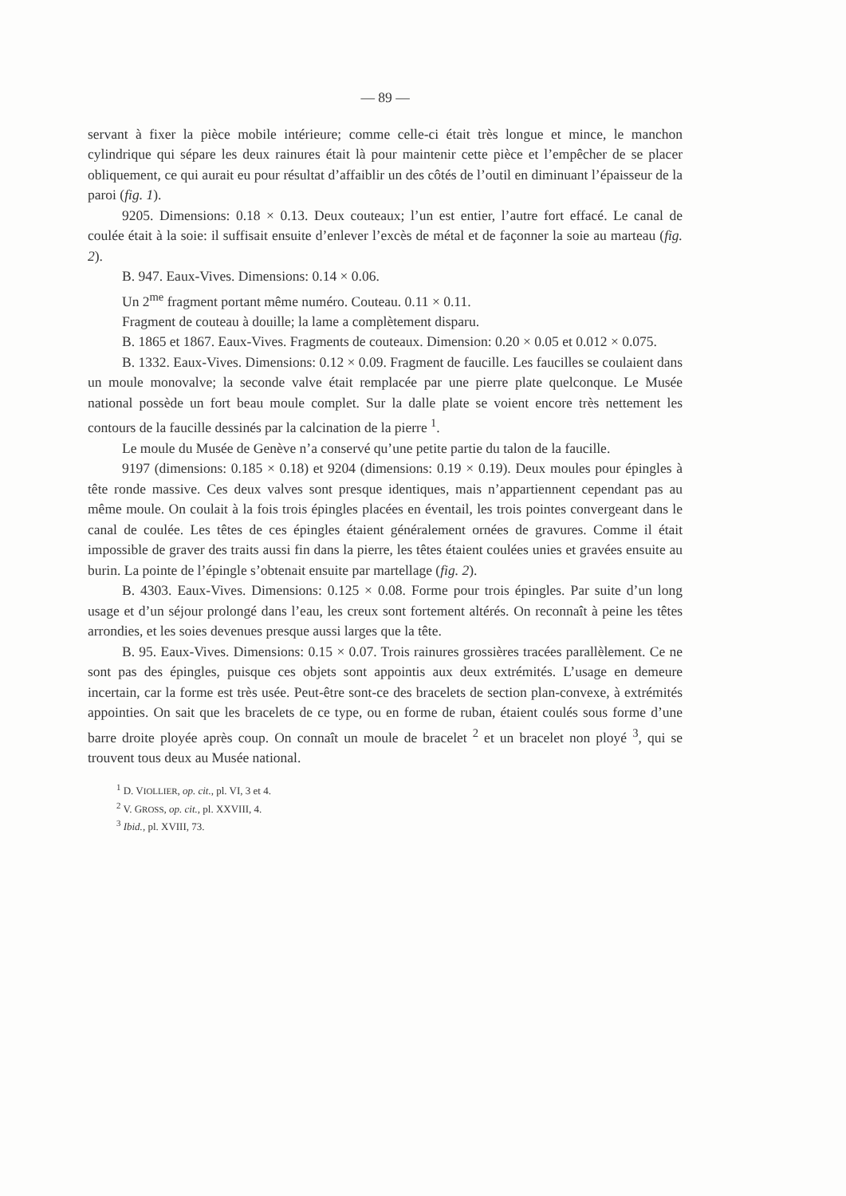— 89 —
servant à fixer la pièce mobile intérieure; comme celle-ci était très longue et mince, le manchon cylindrique qui sépare les deux rainures était là pour maintenir cette pièce et l’empêcher de se placer obliquement, ce qui aurait eu pour résultat d’affaiblir un des côtés de l’outil en diminuant l’épaisseur de la paroi (fig. 1).
9205. Dimensions: 0.18 × 0.13. Deux couteaux; l’un est entier, l’autre fort effacé. Le canal de coulée était à la soie: il suffisait ensuite d’enlever l’excès de métal et de façonner la soie au marteau (fig. 2).
B. 947. Eaux-Vives. Dimensions: 0.14 × 0.06.
Un 2<sup>me</sup> fragment portant même numéro. Couteau. 0.11 × 0.11.
Fragment de couteau à douille; la lame a complètement disparu.
B. 1865 et 1867. Eaux-Vives. Fragments de couteaux. Dimension: 0.20 × 0.05 et 0.012 × 0.075.
B. 1332. Eaux-Vives. Dimensions: 0.12 × 0.09. Fragment de faucille. Les faucilles se coulaient dans un moule monovalve; la seconde valve était remplacée par une pierre plate quelconque. Le Musée national possède un fort beau moule complet. Sur la dalle plate se voient encore très nettement les contours de la faucille dessinés par la calcination de la pierre <sup>1</sup>.
Le moule du Musée de Genève n’a conservé qu’une petite partie du talon de la faucille.
9197 (dimensions: 0.185 × 0.18) et 9204 (dimensions: 0.19 × 0.19). Deux moules pour épingles à tête ronde massive. Ces deux valves sont presque identiques, mais n’appartiennent cependant pas au même moule. On coulait à la fois trois épingles placées en éventail, les trois pointes convergeant dans le canal de coulée. Les têtes de ces épingles étaient généralement ornées de gravures. Comme il était impossible de graver des traits aussi fin dans la pierre, les têtes étaient coulées unies et gravées ensuite au burin. La pointe de l’épingle s’obtenait ensuite par martellage (fig. 2).
B. 4303. Eaux-Vives. Dimensions: 0.125 × 0.08. Forme pour trois épingles. Par suite d’un long usage et d’un séjour prolongé dans l’eau, les creux sont fortement altérés. On reconnaît à peine les têtes arrondies, et les soies devenues presque aussi larges que la tête.
B. 95. Eaux-Vives. Dimensions: 0.15 × 0.07. Trois rainures grossières tracées parallèlement. Ce ne sont pas des épingles, puisque ces objets sont appointis aux deux extrémités. L’usage en demeure incertain, car la forme est très usée. Peut-être sont-ce des bracelets de section plan-convexe, à extrémités appointies. On sait que les bracelets de ce type, ou en forme de ruban, étaient coulés sous forme d’une barre droite ployée après coup. On connaît un moule de bracelet <sup>2</sup> et un bracelet non ployé <sup>3</sup>, qui se trouvent tous deux au Musée national.
<sup>1</sup> D. VIOLLIER, op. cit., pl. VI, 3 et 4.
<sup>2</sup> V. GROSS, op. cit., pl. XXVIII, 4.
<sup>3</sup> Ibid., pl. XVIII, 73.